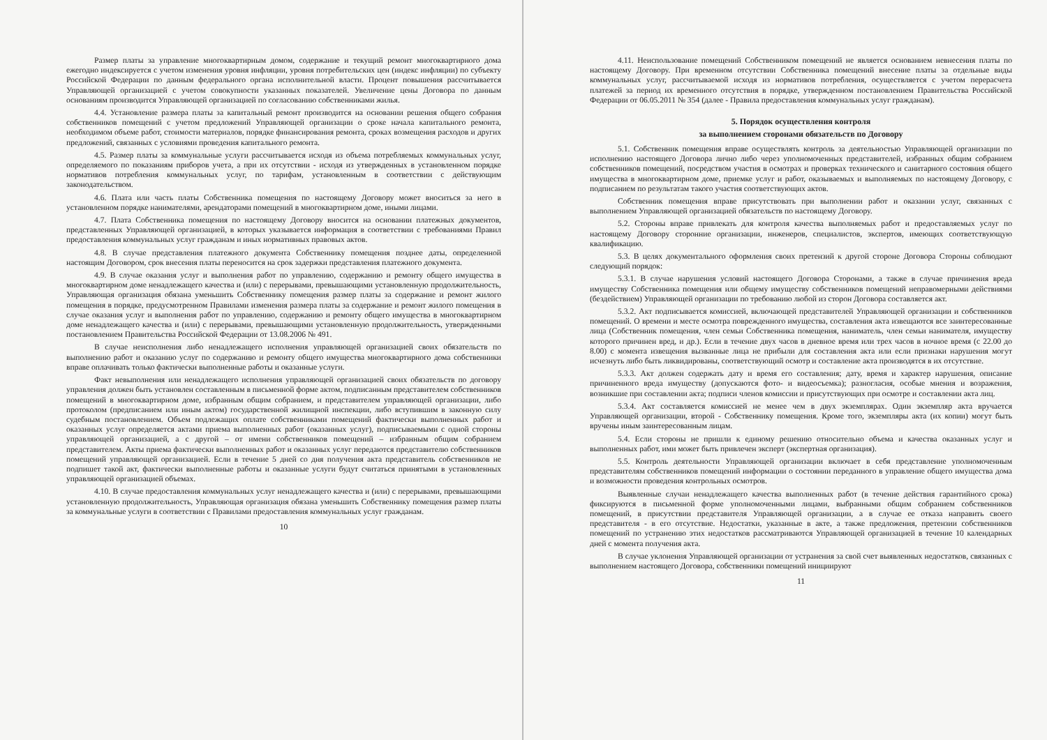Размер платы за управление многоквартирным домом, содержание и текущий ремонт многоквартирного дома ежегодно индексируется с учетом изменения уровня инфляции, уровня потребительских цен (индекс инфляции) по субъекту Российской Федерации по данным федерального органа исполнительной власти. Процент повышения рассчитывается Управляющей организацией с учетом совокупности указанных показателей. Увеличение цены Договора по данным основаниям производится Управляющей организацией по согласованию собственниками жилья.
4.4. Установление размера платы за капитальный ремонт производится на основании решения общего собрания собственников помещений с учетом предложений Управляющей организации о сроке начала капитального ремонта, необходимом объеме работ, стоимости материалов, порядке финансирования ремонта, сроках возмещения расходов и других предложений, связанных с условиями проведения капитального ремонта.
4.5. Размер платы за коммунальные услуги рассчитывается исходя из объема потребляемых коммунальных услуг, определяемого по показаниям приборов учета, а при их отсутствии - исходя из утвержденных в установленном порядке нормативов потребления коммунальных услуг, по тарифам, установленным в соответствии с действующим законодательством.
4.6. Плата или часть платы Собственника помещения по настоящему Договору может вноситься за него в установленном порядке нанимателями, арендаторами помещений в многоквартирном доме, иными лицами.
4.7. Плата Собственника помещения по настоящему Договору вносится на основании платежных документов, представленных Управляющей организацией, в которых указывается информация в соответствии с требованиями Правил предоставления коммунальных услуг гражданам и иных нормативных правовых актов.
4.8. В случае представления платежного документа Собственнику помещения позднее даты, определенной настоящим Договором, срок внесения платы переносится на срок задержки представления платежного документа.
4.9. В случае оказания услуг и выполнения работ по управлению, содержанию и ремонту общего имущества в многоквартирном доме ненадлежащего качества и (или) с перерывами, превышающими установленную продолжительность, Управляющая организация обязана уменьшить Собственнику помещения размер платы за содержание и ремонт жилого помещения в порядке, предусмотренном Правилами изменения размера платы за содержание и ремонт жилого помещения в случае оказания услуг и выполнения работ по управлению, содержанию и ремонту общего имущества в многоквартирном доме ненадлежащего качества и (или) с перерывами, превышающими установленную продолжительность, утвержденными постановлением Правительства Российской Федерации от 13.08.2006 № 491.
В случае неисполнения либо ненадлежащего исполнения управляющей организацией своих обязательств по выполнению работ и оказанию услуг по содержанию и ремонту общего имущества многоквартирного дома собственники вправе оплачивать только фактически выполненные работы и оказанные услуги.
Факт невыполнения или ненадлежащего исполнения управляющей организацией своих обязательств по договору управления должен быть установлен составленным в письменной форме актом, подписанным представителем собственников помещений в многоквартирном доме, избранным общим собранием, и представителем управляющей организации, либо протоколом (предписанием или иным актом) государственной жилищной инспекции, либо вступившим в законную силу судебным постановлением. Объем подлежащих оплате собственниками помещений фактически выполненных работ и оказанных услуг определяется актами приема выполненных работ (оказанных услуг), подписываемыми с одной стороны управляющей организацией, а с другой – от имени собственников помещений – избранным общим собранием представителем. Акты приема фактически выполненных работ и оказанных услуг передаются представителю собственников помещений управляющей организацией. Если в течение 5 дней со дня получения акта представитель собственников не подпишет такой акт, фактически выполненные работы и оказанные услуги будут считаться принятыми в установленных управляющей организацией объемах.
4.10. В случае предоставления коммунальных услуг ненадлежащего качества и (или) с перерывами, превышающими установленную продолжительность, Управляющая организация обязана уменьшить Собственнику помещения размер платы за коммунальные услуги в соответствии с Правилами предоставления коммунальных услуг гражданам.
10
4.11. Неиспользование помещений Собственником помещений не является основанием невнесения платы по настоящему Договору. При временном отсутствии Собственника помещений внесение платы за отдельные виды коммунальных услуг, рассчитываемой исходя из нормативов потребления, осуществляется с учетом перерасчета платежей за период их временного отсутствия в порядке, утвержденном постановлением Правительства Российской Федерации от 06.05.2011 № 354 (далее - Правила предоставления коммунальных услуг гражданам).
5. Порядок осуществления контроля
за выполнением сторонами обязательств по Договору
5.1. Собственник помещения вправе осуществлять контроль за деятельностью Управляющей организации по исполнению настоящего Договора лично либо через уполномоченных представителей, избранных общим собранием собственников помещений, посредством участия в осмотрах и проверках технического и санитарного состояния общего имущества в многоквартирном доме, приемке услуг и работ, оказываемых и выполняемых по настоящему Договору, с подписанием по результатам такого участия соответствующих актов.
Собственник помещения вправе присутствовать при выполнении работ и оказании услуг, связанных с выполнением Управляющей организацией обязательств по настоящему Договору.
5.2. Стороны вправе привлекать для контроля качества выполняемых работ и предоставляемых услуг по настоящему Договору сторонние организации, инженеров, специалистов, экспертов, имеющих соответствующую квалификацию.
5.3. В целях документального оформления своих претензий к другой стороне Договора Стороны соблюдают следующий порядок:
5.3.1. В случае нарушения условий настоящего Договора Сторонами, а также в случае причинения вреда имуществу Собственника помещения или общему имуществу собственников помещений неправомерными действиями (бездействием) Управляющей организации по требованию любой из сторон Договора составляется акт.
5.3.2. Акт подписывается комиссией, включающей представителей Управляющей организации и собственников помещений. О времени и месте осмотра поврежденного имущества, составления акта извещаются все заинтересованные лица (Собственник помещения, член семьи Собственника помещения, наниматель, член семьи нанимателя, имуществу которого причинен вред, и др.). Если в течение двух часов в дневное время или трех часов в ночное время (с 22.00 до 8.00) с момента извещения вызванные лица не прибыли для составления акта или если признаки нарушения могут исчезнуть либо быть ликвидированы, соответствующий осмотр и составление акта производятся в их отсутствие.
5.3.3. Акт должен содержать дату и время его составления; дату, время и характер нарушения, описание причиненного вреда имуществу (допускаются фото- и видеосъемка); разногласия, особые мнения и возражения, возникшие при составлении акта; подписи членов комиссии и присутствующих при осмотре и составлении акта лиц.
5.3.4. Акт составляется комиссией не менее чем в двух экземплярах. Один экземпляр акта вручается Управляющей организации, второй - Собственнику помещения. Кроме того, экземпляры акта (их копии) могут быть вручены иным заинтересованным лицам.
5.4. Если стороны не пришли к единому решению относительно объема и качества оказанных услуг и выполненных работ, ими может быть привлечен эксперт (экспертная организация).
5.5. Контроль деятельности Управляющей организации включает в себя представление уполномоченным представителям собственников помещений информации о состоянии переданного в управление общего имущества дома и возможности проведения контрольных осмотров.
Выявленные случаи ненадлежащего качества выполненных работ (в течение действия гарантийного срока) фиксируются в письменной форме уполномоченными лицами, выбранными общим собранием собственников помещений, в присутствии представителя Управляющей организации, а в случае ее отказа направить своего представителя - в его отсутствие. Недостатки, указанные в акте, а также предложения, претензии собственников помещений по устранению этих недостатков рассматриваются Управляющей организацией в течение 10 календарных дней с момента получения акта.
В случае уклонения Управляющей организации от устранения за свой счет выявленных недостатков, связанных с выполнением настоящего Договора, собственники помещений инициируют
11